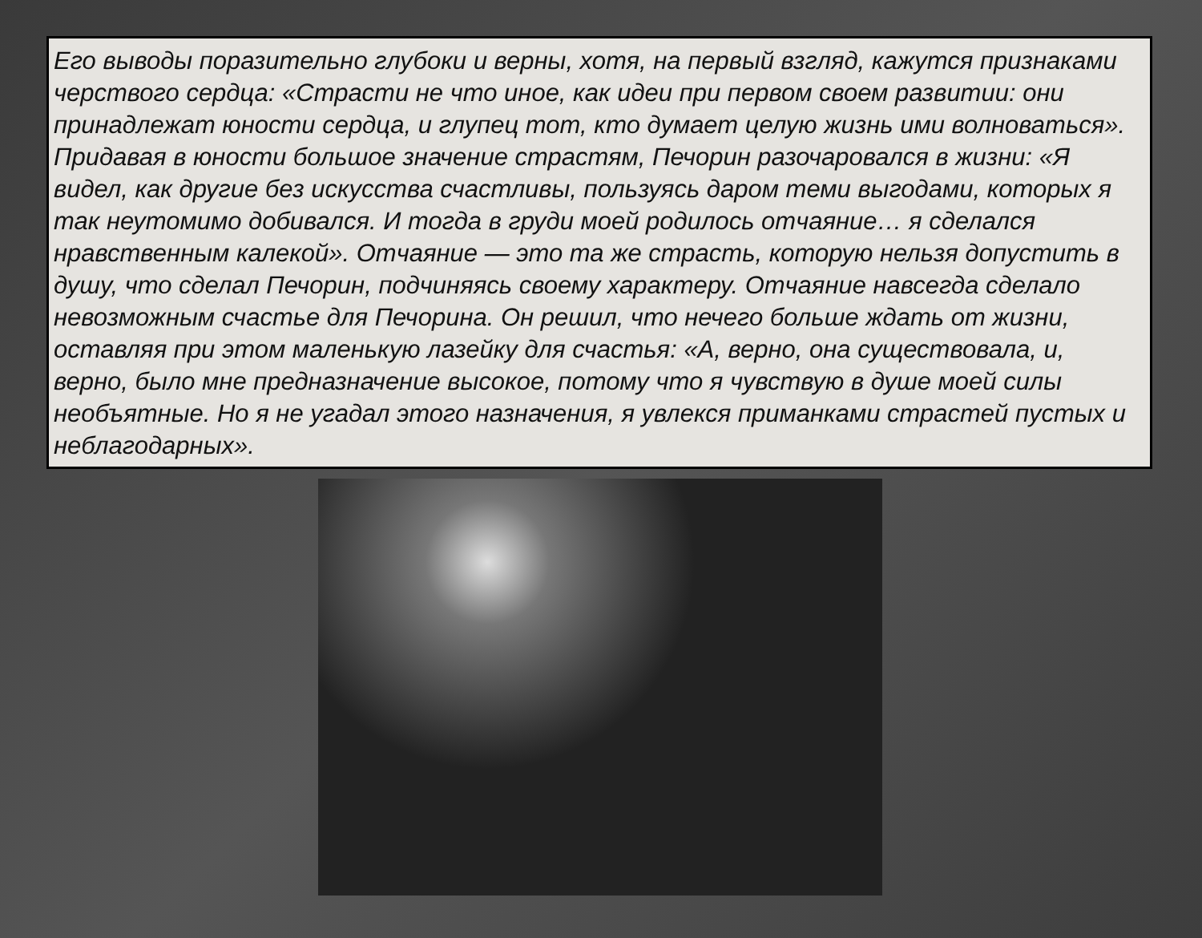Его выводы поразительно глубоки и верны, хотя, на первый взгляд, кажутся признаками черствого сердца: «Страсти не что иное, как идеи при первом своем развитии: они принадлежат юности сердца, и глупец тот, кто думает целую жизнь ими волноваться». Придавая в юности большое значение страстям, Печорин разочаровался в жизни: «Я видел, как другие без искусства счастливы, пользуясь даром теми выгодами, которых я так неутомимо добивался. И тогда в груди моей родилось отчаяние… я сделался нравственным калекой». Отчаяние — это та же страсть, которую нельзя допустить в душу, что сделал Печорин, подчиняясь своему характеру. Отчаяние навсегда сделало невозможным счастье для Печорина. Он решил, что нечего больше ждать от жизни, оставляя при этом маленькую лазейку для счастья: «А, верно, она существовала, и, верно, было мне предназначение высокое, потому что я чувствую в душе моей силы необъятные. Но я не угадал этого назначения, я увлекся приманками страстей пустых и неблагодарных».